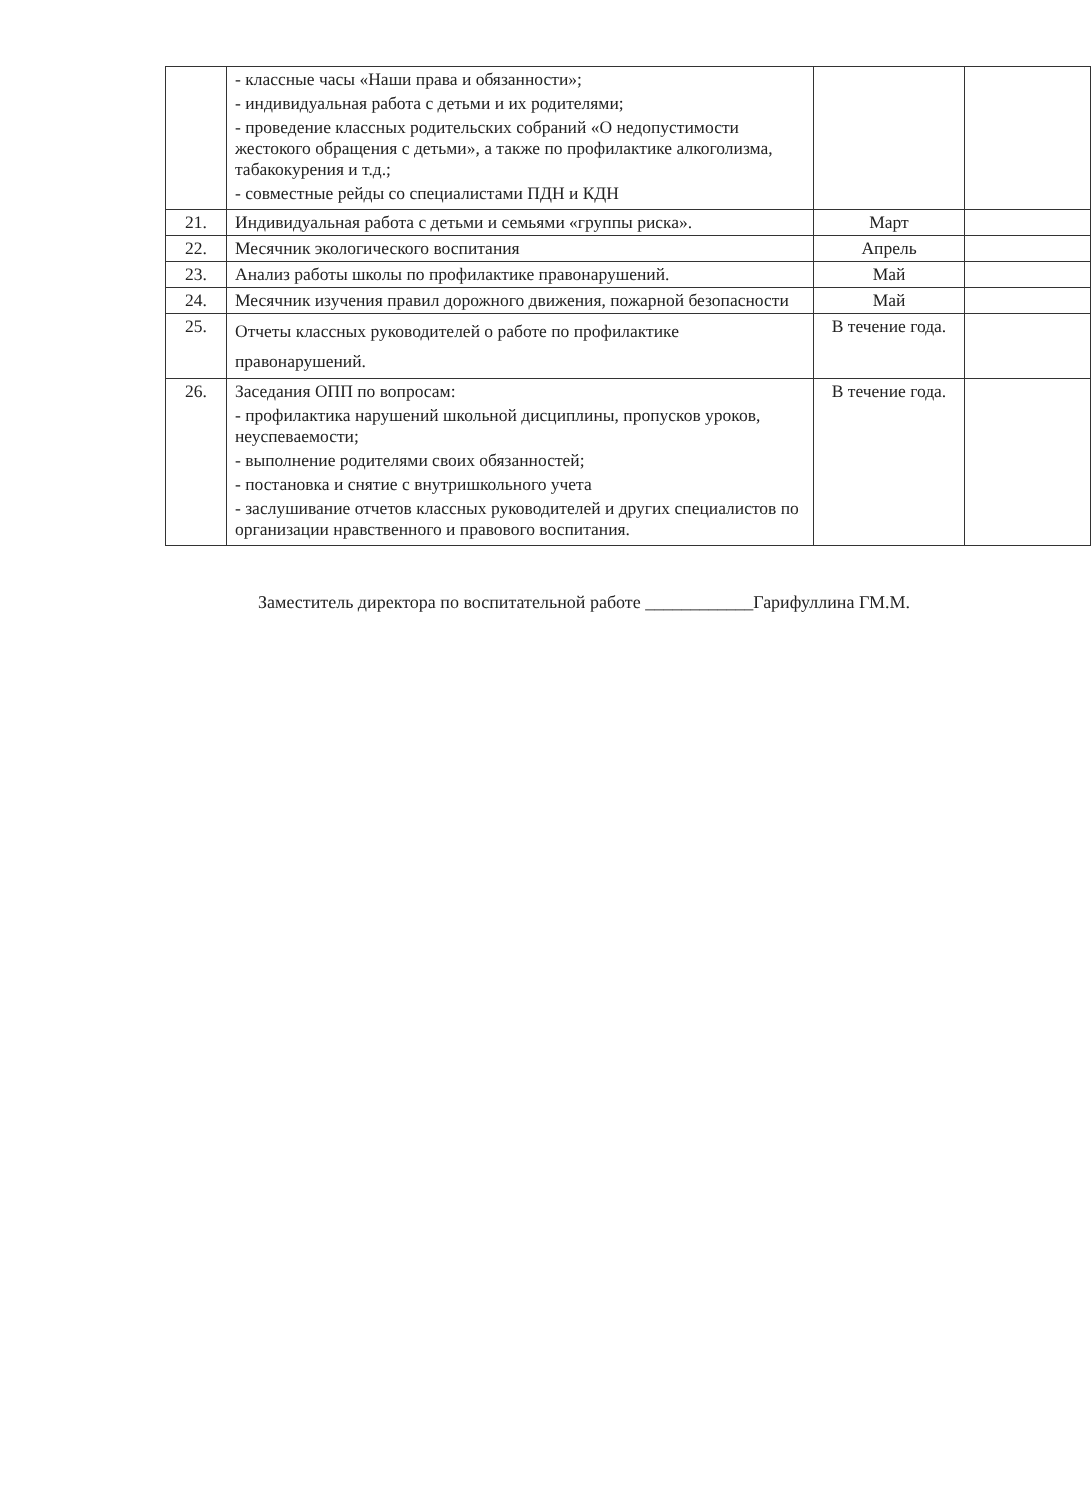| | - классные часы «Наши права и обязанности»; - индивидуальная работа с детьми и их родителями; - проведение классных родительских собраний «О недопустимости жестокого обращения с детьми», а также по профилактике алкоголизма, табакокурения и т.д.; - совместные рейды со специалистами ПДН и КДН | | |
| 21. | Индивидуальная работа с детьми и семьями «группы риска». | Март | |
| 22. | Месячник экологического воспитания | Апрель | |
| 23. | Анализ работы школы по профилактике правонарушений. | Май | |
| 24. | Месячник изучения правил дорожного движения, пожарной безопасности | Май | |
| 25. | Отчеты классных руководителей о работе по профилактике правонарушений. | В течение года. | |
| 26. | Заседания ОПП по вопросам: - профилактика нарушений школьной дисциплины, пропусков уроков, неуспеваемости; - выполнение родителями своих обязанностей; - постановка и снятие с внутришкольного учета - заслушивание отчетов классных руководителей и других специалистов по организации нравственного и правового воспитания. | В течение года. | |
Заместитель директора по воспитательной работе ____________Гарифуллина ГМ.М.